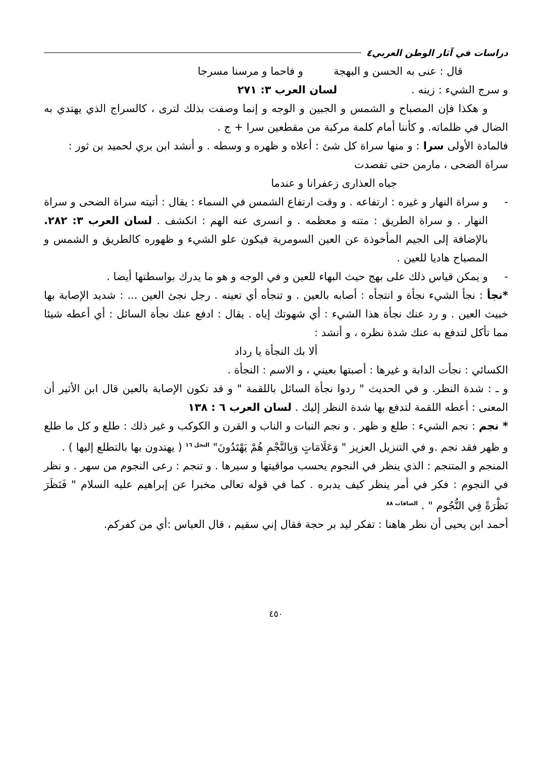دراسات في آثار الوطن العربي٤
قال : عنى به الحسن و البهجة و فاحما و مرسنا مسرجا
و سرج الشيء : زينه . لسان العرب ٣: ٢٧١
و هكذا فإن المصباح و الشمس و الجبين و الوجه و إنما وصفت بذلك لترى ، كالسراج الذي يهتدي به الضال في ظلماته. و كأننا أمام كلمة مركبة من مقطعين سرا + ج .
فالمادة الأولى سرا : و منها سراة كل شئ : أعلاه و ظهره و وسطه . و أنشد ابن بري لحميد بن ثور : سراة الضحى ، مارمن حتى تفصدت
جباه العذارى زعفرانا و عندما
- و سراة النهار و غيره : ارتفاعه . و وقت ارتفاع الشمس في السماء : يقال : أتيته سراة الضحى و سراة النهار . و سراة الطريق : متنه و معظمه . و انسرى عنه الهم : انكشف . لسان العرب ٣: ٢٨٢. بالإضافة إلى الجيم المأخوذة عن العين السومرية فيكون علو الشيء و ظهوره كالطريق و الشمس و المصباح هاديا للعين .
- و يمكن قياس ذلك على بهج حيث البهاء للعين و في الوجه و هو ما يدرك بواسطتها أيضا .
*نجأ : نجأ الشيء نجأة و انتجأه : أصابه بالعين . و تنجأه أي تعينه . رجل نجئ العين ... : شديد الإصابة بها خبيث العين . و رد عنك نجأة هذا الشيء : أي شهوتك إياه . يقال : ادفع عنك نجأة السائل : أي أعطه شيئا مما تأكل لتدفع به عنك شدة نظره ، و أنشد :
ألا بك النجأة يا رداد
الكسائي : نجأت الدابة و غيرها : أصبتها بعيني ، و الاسم : النجأة .
و ـ : شدة النظر. و في الحديث " ردوا نجأة السائل باللقمة " و قد تكون الإصابة بالعين قال ابن الأثير أن المعنى : أعطه اللقمة لتدفع بها شدة النظر إليك . لسان العرب ٦ : ١٣٨
* نجم : نجم الشيء : طلع و ظهر . و نجم النبات و الناب و القرن و الكوكب و غير ذلك : طلع و كل ما طلع و ظهر فقد نجم .و في التنزيل العزيز " وَعَلَامَاتٍ وَبِالنَّجْمِ هُمْ يَهْتَدُونَ" <sup>النحل ١٦</sup> ( يهتدون بها بالتطلع إليها ) .
المنجم و المتنجم : الذي ينظر في النجوم يحسب مواقيتها و سيرها . و تنجم : رعى النجوم من سهر . و نظر في النجوم : فكر في أمر ينظر كيف يدبره . كما في قوله تعالى مخبرا عن إبراهيم عليه السلام " فَنَظَرَ نَظْرَةً فِي النُّجُوم " . <sup>الصافات ٨٨</sup>
أحمد ابن يحيى أن نظر هاهنا : تفكر ليد بر حجة فقال إني سقيم ، قال العباس :أي من كفركم.
٤٥٠